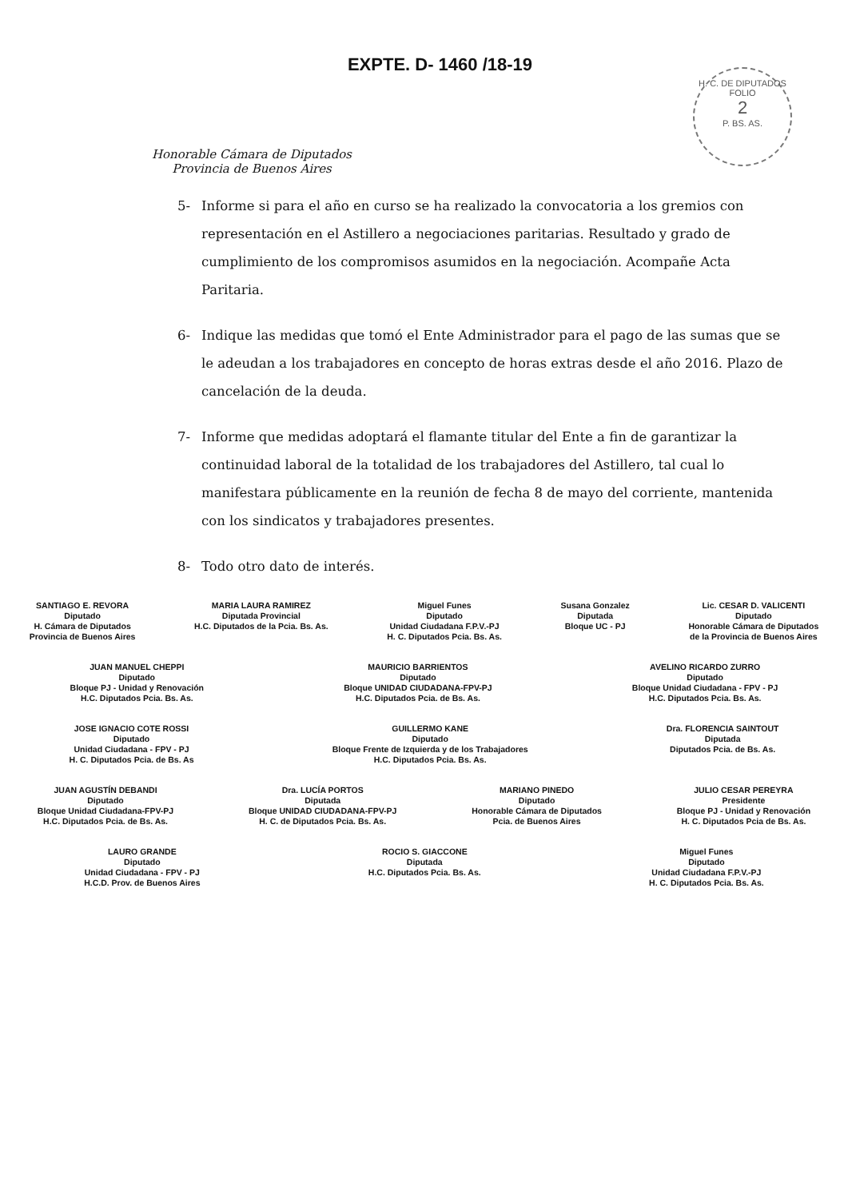EXPTE. D- 1460 /18-19
Honorable Cámara de Diputados
Provincia de Buenos Aires
H. C. DE DIPUTADOS
FOLIO
2
P. BS. AS.
5- Informe si para el año en curso se ha realizado la convocatoria a los gremios con representación en el Astillero a negociaciones paritarias. Resultado y grado de cumplimiento de los compromisos asumidos en la negociación. Acompañe Acta Paritaria.
6- Indique las medidas que tomó el Ente Administrador para el pago de las sumas que se le adeudan a los trabajadores en concepto de horas extras desde el año 2016. Plazo de cancelación de la deuda.
7- Informe que medidas adoptará el flamante titular del Ente a fin de garantizar la continuidad laboral de la totalidad de los trabajadores del Astillero, tal cual lo manifestara públicamente en la reunión de fecha 8 de mayo del corriente, mantenida con los sindicatos y trabajadores presentes.
8- Todo otro dato de interés.
SANTIAGO E. REVORA
Diputado
H. Cámara de Diputados
Provincia de Buenos Aires
MARIA LAURA RAMIREZ
Diputada Provincial
H.C. Diputados de la Pcia. Bs. As.
Miguel Funes
Diputado
Unidad Ciudadana F.P.V.-PJ
H. C. Diputados Pcia. Bs. As.
Susana Gonzalez
Diputada
Bloque UC - PJ
Lic. CESAR D. VALICENTI
Diputado
Honorable Cámara de Diputados
de la Provincia de Buenos Aires
JUAN MANUEL CHEPPI
Diputado
Bloque PJ - Unidad y Renovación
H.C. Diputados Pcia. Bs. As.
MAURICIO BARRIENTOS
Diputado
Bloque UNIDAD CIUDADANA-FPV-PJ
H.C. Diputados Pcia. de Bs. As.
AVELINO RICARDO ZURRO
Diputado
Bloque Unidad Ciudadana - FPV - PJ
H.C. Diputados Pcia. Bs. As.
JOSE IGNACIO COTE ROSSI
Diputado
Unidad Ciudadana - FPV - PJ
H. C. Diputados Pcia. de Bs. As
GUILLERMO KANE
Diputado
Bloque Frente de Izquierda y de los Trabajadores
H.C. Diputados Pcia. Bs. As.
Dra. FLORENCIA SAINTOUT
Diputada
Diputados Pcia. de Bs. As.
JUAN AGUSTÍN DEBANDI
Diputado
Bloque Unidad Ciudadana-FPV-PJ
H.C. Diputados Pcia. de Bs. As.
Dra. LUCÍA PORTOS
Diputada
Bloque UNIDAD CIUDADANA-FPV-PJ
H. C. de Diputados Pcia. Bs. As.
MARIANO PINEDO
Diputado
Honorable Cámara de Diputados
Pcia. de Buenos Aires
JULIO CESAR PEREYRA
Presidente
Bloque PJ - Unidad y Renovación
H. C. Diputados Pcia de Bs. As.
LAURO GRANDE
Diputado
Unidad Ciudadana - FPV - PJ
H.C.D. Prov. de Buenos Aires
ROCIO S. GIACCONE
Diputada
H.C. Diputados Pcia. Bs. As.
Miguel Funes
Diputado
Unidad Ciudadana F.P.V.-PJ
H. C. Diputados Pcia. Bs. As.